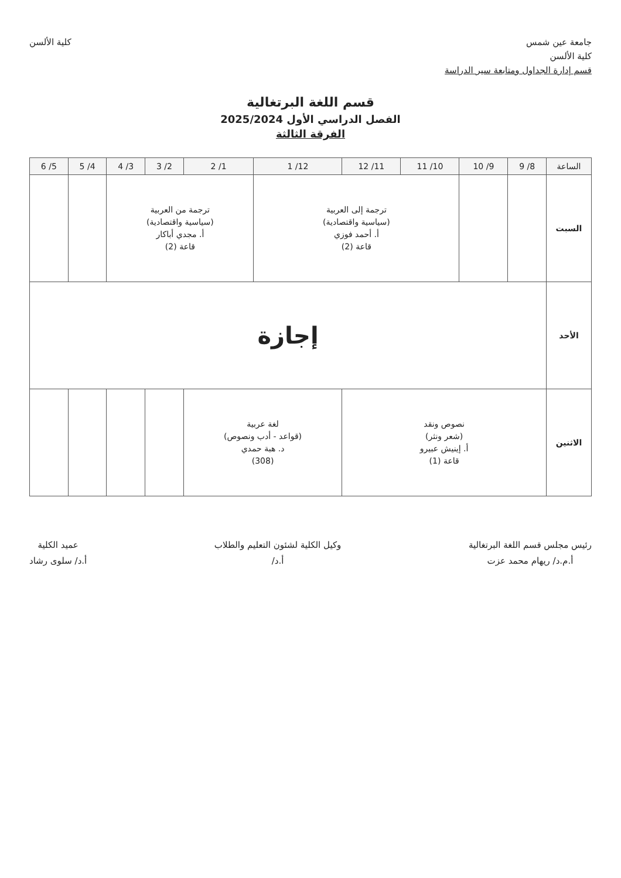جامعة عين شمس
كلية الألسن
قسم إدارة الجداول ومتابعة سير الدراسة
كلية الألسن
قسم اللغة البرتغالية
الفصل الدراسي الأول 2025/2024
الفرقة الثالثة
| الساعة | 8/ 9 | 9/ 10 | 10/ 11 | 11/ 12 | 12/ 1 | 1/ 2 | 2/ 3 | 3/ 4 | 4/ 5 | 5/ 6 |
| --- | --- | --- | --- | --- | --- | --- | --- | --- | --- | --- |
| السبت | | | ترجمة إلى العربية (سياسية واقتصادية) أ. أحمد فوزي قاعة (2) | | | ترجمة من العربية (سياسية واقتصادية) أ. مجدي أباكار قاعة (2) | | | | |
| الأحد | إجازة | | | | | | | | | |
| الاثنين | نصوص ونقد (شعر ونثر) أ. إينيش عبيرو قاعة (1) | | | | لغة عربية (قواعد - أدب ونصوص) د. هبة حمدي (308) | | | | | |
رئيس مجلس قسم اللغة البرتغالية
أ.م.د/ ريهام محمد عزت
وكيل الكلية لشئون التعليم والطلاب
أ.د/
عميد الكلية
أ.د/ سلوى رشاد